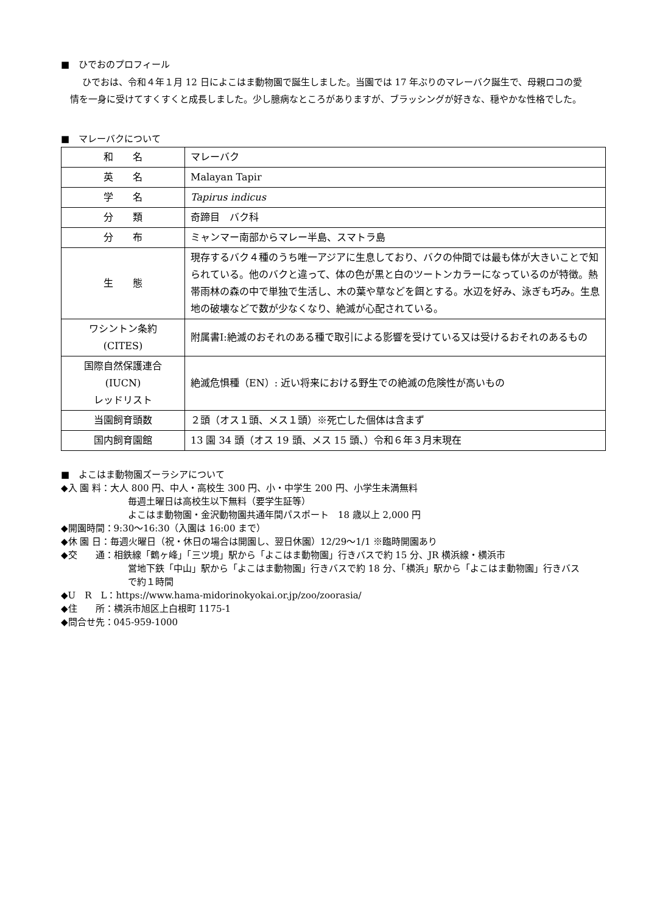■　ひでおのプロフィール
ひでおは、令和４年１月 12 日によこはま動物園で誕生しました。当園では 17 年ぶりのマレーバク誕生で、母親ロコの愛情を一身に受けてすくすくと成長しました。少し臆病なところがありますが、ブラッシングが好きな、穏やかな性格でした。
■　マレーバクについて
| 和 名 | マレーバク |
| 英 名 | Malayan Tapir |
| 学 名 | Tapirus indicus |
| 分 類 | 奇蹄目 バク科 |
| 分 布 | ミャンマー南部からマレー半島、スマトラ島 |
| 生 態 | 現存するバク４種のうち唯一アジアに生息しており、バクの仲間では最も体が大きいことで知られている。他のバクと違って、体の色が黒と白のツートンカラーになっているのが特徴。熱帯雨林の森の中で単独で生活し、木の葉や草などを餌とする。水辺を好み、泳ぎも巧み。生息地の破壊などで数が少なくなり、絶滅が心配されている。 |
| ワシントン条約 (CITES) | 附属書Ⅰ:絶滅のおそれのある種で取引による影響を受けている又は受けるおそれのあるもの |
| 国際自然保護連合 (IUCN) レッドリスト | 絶滅危惧種（EN）: 近い将来における野生での絶滅の危険性が高いもの |
| 当園飼育頭数 | ２頭（オス１頭、メス１頭）※死亡した個体は含まず |
| 国内飼育園館 | 13 園 34 頭（オス 19 頭、メス 15 頭、）令和６年３月末現在 |
■　よこはま動物園ズーラシアについて
◆入 園 料：大人 800 円、中人・高校生 300 円、小・中学生 200 円、小学生未満無料
毎週土曜日は高校生以下無料（要学生証等）
よこはま動物園・金沢動物園共通年間パスポート　18 歳以上 2,000 円
◆開園時間：9:30～16:30（入園は 16:00 まで）
◆休 園 日：毎週火曜日（祝・休日の場合は開園し、翌日休園）12/29～1/1 ※臨時開園あり
◆交　　通：相鉄線「鶴ヶ峰」「三ツ境」駅から「よこはま動物園」行きバスで約 15 分、JR 横浜線・横浜市
営地下鉄「中山」駅から「よこはま動物園」行きバスで約 18 分、「横浜」駅から「よこはま動物園」行きバスで約１時間
◆U　R　L：https://www.hama-midorinokyokai.or.jp/zoo/zoorasia/
◆住　　所：横浜市旭区上白根町 1175-1
◆問合せ先：045-959-1000